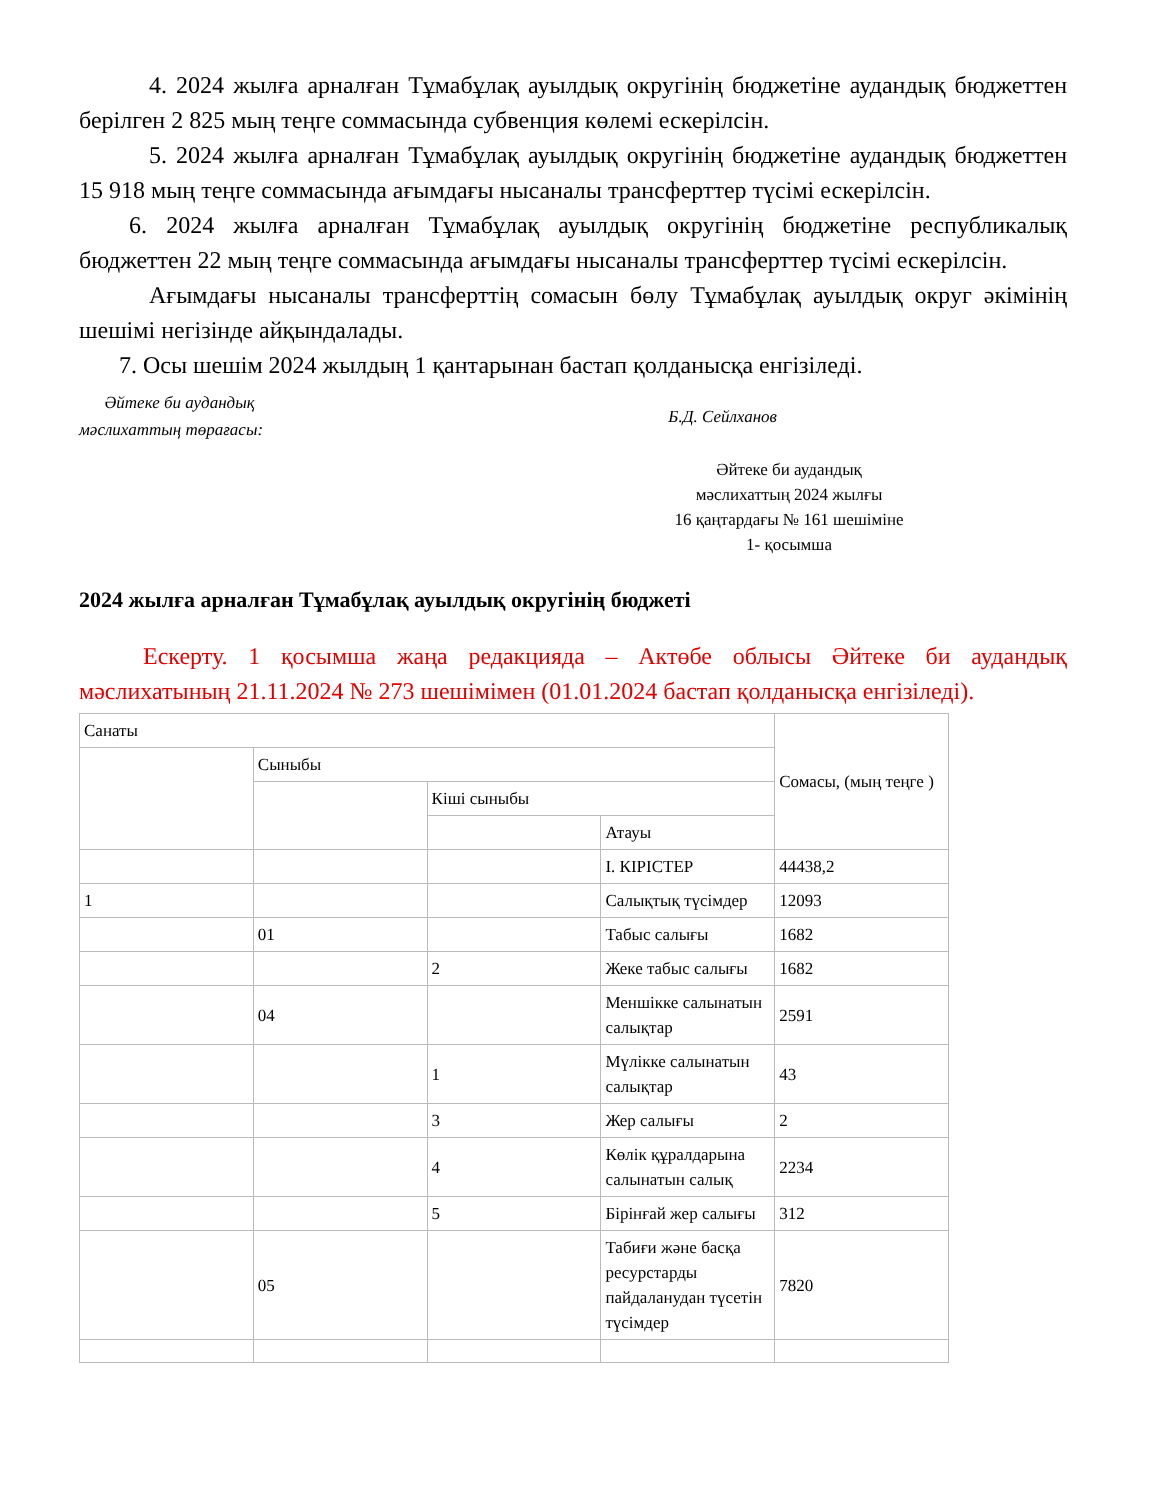4. 2024 жылға арналған Тұмабұлақ ауылдық округінің бюджетіне аудандық бюджеттен берілген 2 825 мың теңге соммасында субвенция көлемі ескерілсін.
5. 2024 жылға арналған Тұмабұлақ ауылдық округінің бюджетіне аудандық бюджеттен 15 918 мың теңге соммасында ағымдағы нысаналы трансферттер түсімі ескерілсін.
6. 2024 жылға арналған Тұмабұлақ ауылдық округінің бюджетіне республикалық бюджеттен 22 мың теңге соммасында ағымдағы нысаналы трансферттер түсімі ескерілсін.
Ағымдағы нысаналы трансферттің сомасын бөлу Тұмабұлақ ауылдық округ әкімінің шешімі негізінде айқындалады.
7. Осы шешім 2024 жылдың 1 қантарынан бастап қолданысқа енгізіледі.
Әйтеке би аудандық
мәслихаттың төрағасы:
Б.Д. Сейлханов
Әйтеке би аудандық
мәслихаттың 2024 жылғы
16 қаңтардағы № 161 шешіміне
1- қосымша
2024 жылға арналған Тұмабұлақ ауылдық округінің бюджеті
Ескерту. 1 қосымша жаңа редакцияда – Актөбе облысы Әйтеке би аудандық мәслихатының 21.11.2024 № 273 шешімімен (01.01.2024 бастап қолданысқа енгізіледі).
| Санаты | | | | Сомасы, (мың теңге ) |
| | Сыныбы | | | |
| | | Кіші сыныбы | | |
| | | | Атауы | |
| | | | I. КІРІСТЕР | 44438,2 |
| 1 | | | Салықтық түсімдер | 12093 |
| | 01 | | Табыс салығы | 1682 |
| | | 2 | Жеке табыс салығы | 1682 |
| | 04 | | Меншікке салынатын салықтар | 2591 |
| | | 1 | Мүлікке салынатын салықтар | 43 |
| | | 3 | Жер салығы | 2 |
| | | 4 | Көлік құралдарына салынатын салық | 2234 |
| | | 5 | Бірінғай жер салығы | 312 |
| | 05 | | Табиғи және басқа ресурстарды пайдаланудан түсетін түсімдер | 7820 |